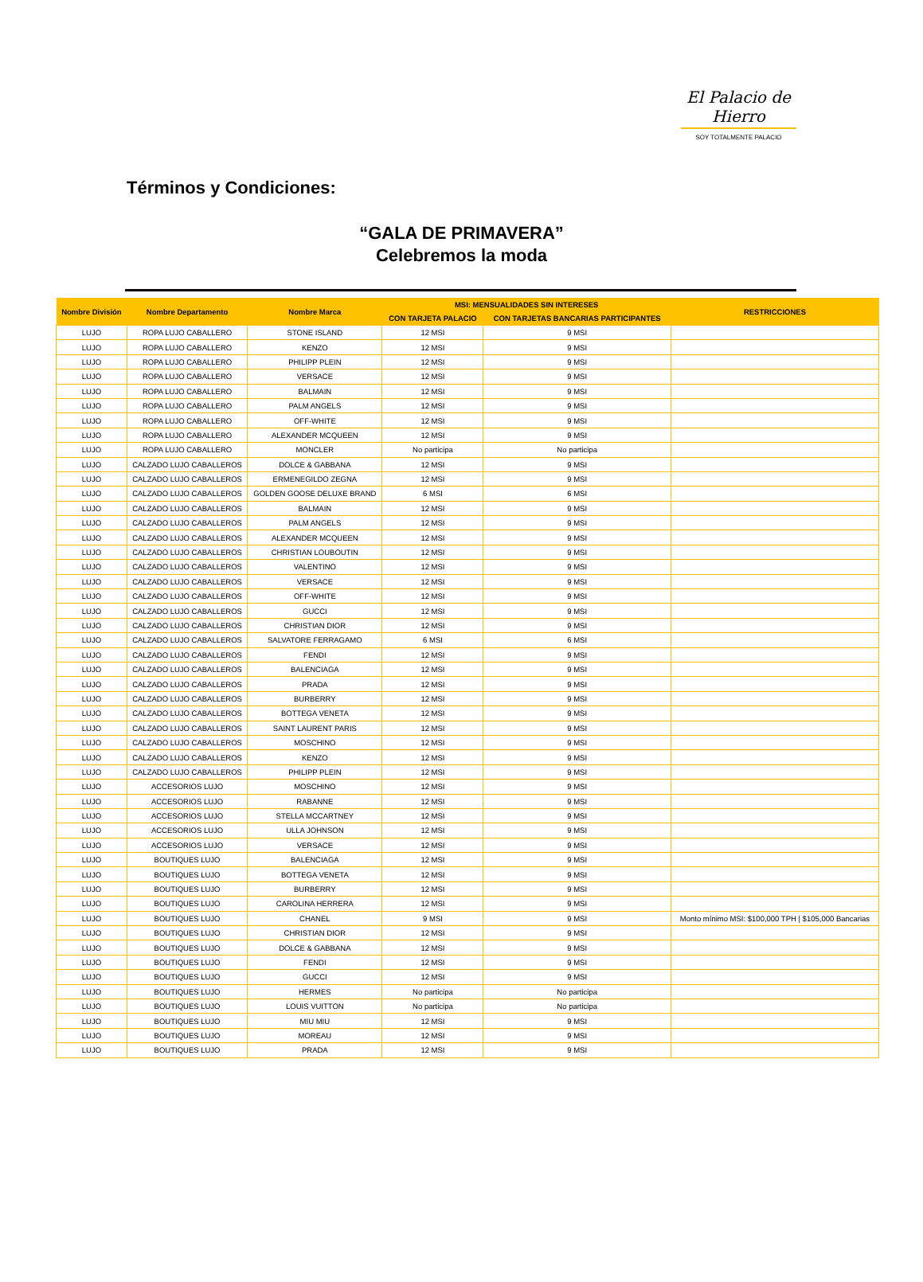El Palacio de Hierro
SOY TOTALMENTE PALACIO
Términos y Condiciones:
“GALA DE PRIMAVERA”
Celebremos la moda
| Nombre División | Nombre Departamento | Nombre Marca | MSI: MENSUALIDADES SIN INTERESES | | RESTRICCIONES |
| --- | --- | --- | --- | --- | --- |
| | | | CON TARJETA PALACIO | CON TARJETAS BANCARIAS PARTICIPANTES | |
| LUJO | ROPA LUJO CABALLERO | STONE ISLAND | 12 MSI | 9 MSI | |
| LUJO | ROPA LUJO CABALLERO | KENZO | 12 MSI | 9 MSI | |
| LUJO | ROPA LUJO CABALLERO | PHILIPP PLEIN | 12 MSI | 9 MSI | |
| LUJO | ROPA LUJO CABALLERO | VERSACE | 12 MSI | 9 MSI | |
| LUJO | ROPA LUJO CABALLERO | BALMAIN | 12 MSI | 9 MSI | |
| LUJO | ROPA LUJO CABALLERO | PALM ANGELS | 12 MSI | 9 MSI | |
| LUJO | ROPA LUJO CABALLERO | OFF-WHITE | 12 MSI | 9 MSI | |
| LUJO | ROPA LUJO CABALLERO | ALEXANDER MCQUEEN | 12 MSI | 9 MSI | |
| LUJO | ROPA LUJO CABALLERO | MONCLER | No participa | No participa | |
| LUJO | CALZADO LUJO CABALLEROS | DOLCE & GABBANA | 12 MSI | 9 MSI | |
| LUJO | CALZADO LUJO CABALLEROS | ERMENEGILDO ZEGNA | 12 MSI | 9 MSI | |
| LUJO | CALZADO LUJO CABALLEROS | GOLDEN GOOSE DELUXE BRAND | 6 MSI | 6 MSI | |
| LUJO | CALZADO LUJO CABALLEROS | BALMAIN | 12 MSI | 9 MSI | |
| LUJO | CALZADO LUJO CABALLEROS | PALM ANGELS | 12 MSI | 9 MSI | |
| LUJO | CALZADO LUJO CABALLEROS | ALEXANDER MCQUEEN | 12 MSI | 9 MSI | |
| LUJO | CALZADO LUJO CABALLEROS | CHRISTIAN LOUBOUTIN | 12 MSI | 9 MSI | |
| LUJO | CALZADO LUJO CABALLEROS | VALENTINO | 12 MSI | 9 MSI | |
| LUJO | CALZADO LUJO CABALLEROS | VERSACE | 12 MSI | 9 MSI | |
| LUJO | CALZADO LUJO CABALLEROS | OFF-WHITE | 12 MSI | 9 MSI | |
| LUJO | CALZADO LUJO CABALLEROS | GUCCI | 12 MSI | 9 MSI | |
| LUJO | CALZADO LUJO CABALLEROS | CHRISTIAN DIOR | 12 MSI | 9 MSI | |
| LUJO | CALZADO LUJO CABALLEROS | SALVATORE FERRAGAMO | 6 MSI | 6 MSI | |
| LUJO | CALZADO LUJO CABALLEROS | FENDI | 12 MSI | 9 MSI | |
| LUJO | CALZADO LUJO CABALLEROS | BALENCIAGA | 12 MSI | 9 MSI | |
| LUJO | CALZADO LUJO CABALLEROS | PRADA | 12 MSI | 9 MSI | |
| LUJO | CALZADO LUJO CABALLEROS | BURBERRY | 12 MSI | 9 MSI | |
| LUJO | CALZADO LUJO CABALLEROS | BOTTEGA VENETA | 12 MSI | 9 MSI | |
| LUJO | CALZADO LUJO CABALLEROS | SAINT LAURENT PARIS | 12 MSI | 9 MSI | |
| LUJO | CALZADO LUJO CABALLEROS | MOSCHINO | 12 MSI | 9 MSI | |
| LUJO | CALZADO LUJO CABALLEROS | KENZO | 12 MSI | 9 MSI | |
| LUJO | CALZADO LUJO CABALLEROS | PHILIPP PLEIN | 12 MSI | 9 MSI | |
| LUJO | ACCESORIOS LUJO | MOSCHINO | 12 MSI | 9 MSI | |
| LUJO | ACCESORIOS LUJO | RABANNE | 12 MSI | 9 MSI | |
| LUJO | ACCESORIOS LUJO | STELLA MCCARTNEY | 12 MSI | 9 MSI | |
| LUJO | ACCESORIOS LUJO | ULLA JOHNSON | 12 MSI | 9 MSI | |
| LUJO | ACCESORIOS LUJO | VERSACE | 12 MSI | 9 MSI | |
| LUJO | BOUTIQUES LUJO | BALENCIAGA | 12 MSI | 9 MSI | |
| LUJO | BOUTIQUES LUJO | BOTTEGA VENETA | 12 MSI | 9 MSI | |
| LUJO | BOUTIQUES LUJO | BURBERRY | 12 MSI | 9 MSI | |
| LUJO | BOUTIQUES LUJO | CAROLINA HERRERA | 12 MSI | 9 MSI | |
| LUJO | BOUTIQUES LUJO | CHANEL | 9 MSI | 9 MSI | Monto mínimo MSI: $100,000 TPH / $105,000 Bancarias |
| LUJO | BOUTIQUES LUJO | CHRISTIAN DIOR | 12 MSI | 9 MSI | |
| LUJO | BOUTIQUES LUJO | DOLCE & GABBANA | 12 MSI | 9 MSI | |
| LUJO | BOUTIQUES LUJO | FENDI | 12 MSI | 9 MSI | |
| LUJO | BOUTIQUES LUJO | GUCCI | 12 MSI | 9 MSI | |
| LUJO | BOUTIQUES LUJO | HERMES | No participa | No participa | |
| LUJO | BOUTIQUES LUJO | LOUIS VUITTON | No participa | No participa | |
| LUJO | BOUTIQUES LUJO | MIU MIU | 12 MSI | 9 MSI | |
| LUJO | BOUTIQUES LUJO | MOREAU | 12 MSI | 9 MSI | |
| LUJO | BOUTIQUES LUJO | PRADA | 12 MSI | 9 MSI | |